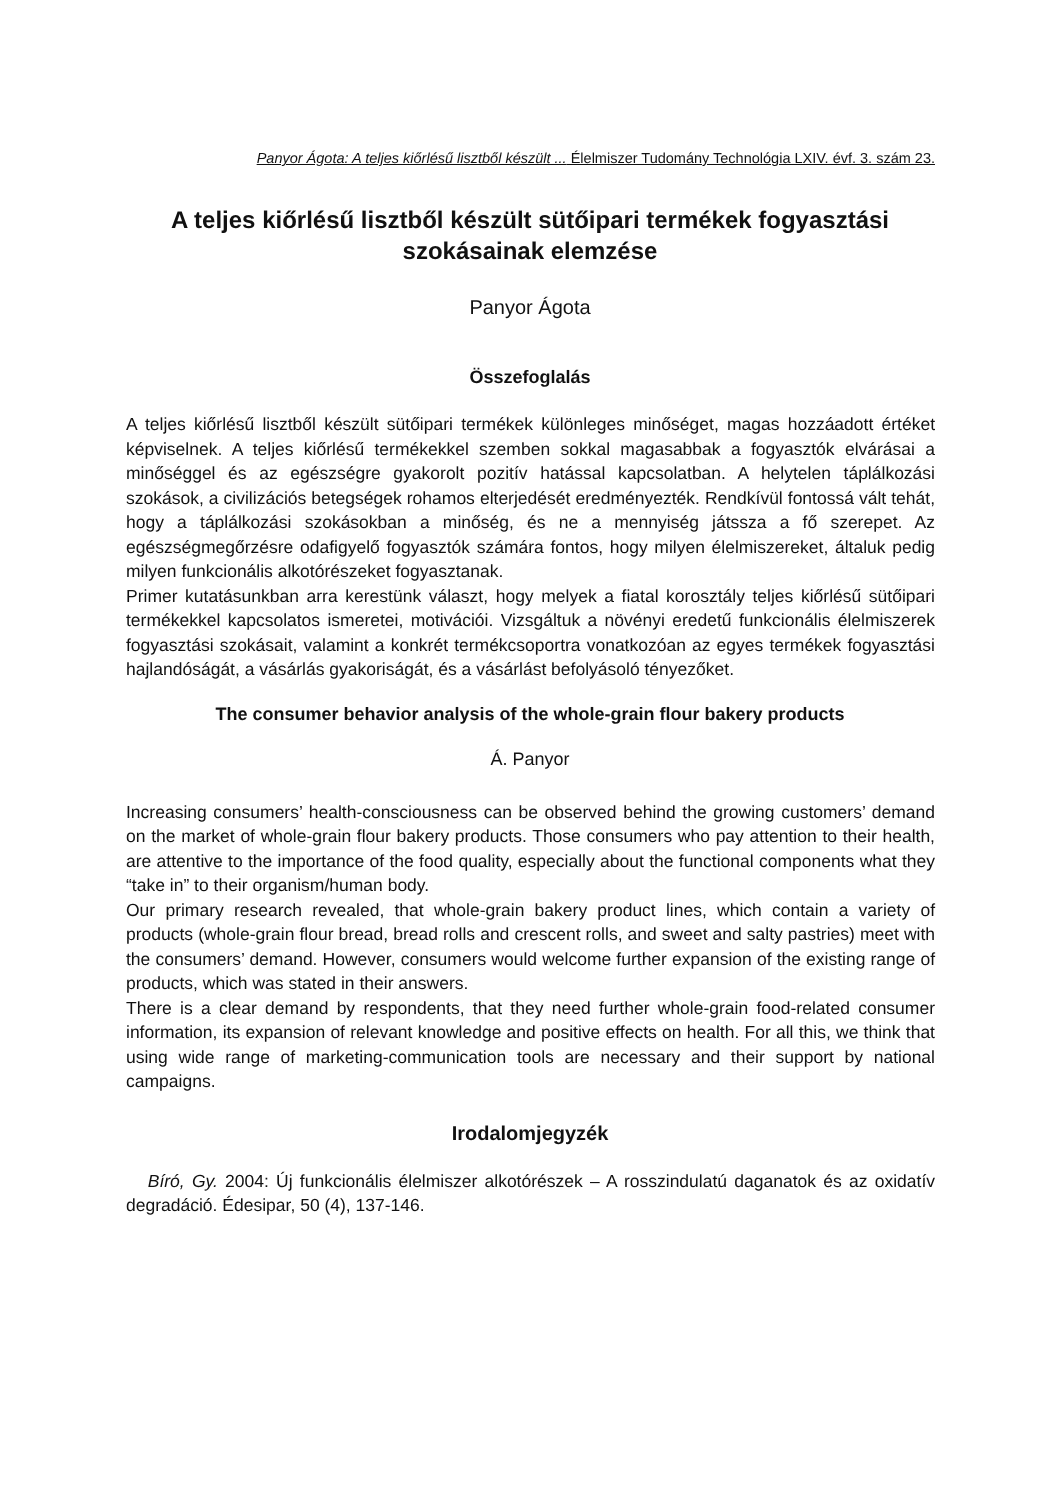Panyor Ágota: A teljes kiőrlésű lisztből készült ... Élelmiszer Tudomány Technológia LXIV. évf. 3. szám 23.
A teljes kiőrlésű lisztből készült sütőipari termékek fogyasztási szokásainak elemzése
Panyor Ágota
Összefoglalás
A teljes kiőrlésű lisztből készült sütőipari termékek különleges minőséget, magas hozzáadott értéket képviselnek. A teljes kiőrlésű termékekkel szemben sokkal magasabbak a fogyasztók elvárásai a minőséggel és az egészségre gyakorolt pozitív hatással kapcsolatban. A helytelen táplálkozási szokások, a civilizációs betegségek rohamos elterjedését eredményezték. Rendkívül fontossá vált tehát, hogy a táplálkozási szokásokban a minőség, és ne a mennyiség játssza a fő szerepet. Az egészségmegőrzésre odafigyelő fogyasztók számára fontos, hogy milyen élelmiszereket, általuk pedig milyen funkcionális alkotórészeket fogyasztanak.
Primer kutatásunkban arra kerestünk választ, hogy melyek a fiatal korosztály teljes kiőrlésű sütőipari termékekkel kapcsolatos ismeretei, motivációi. Vizsgáltuk a növényi eredetű funkcionális élelmiszerek fogyasztási szokásait, valamint a konkrét termékcsoportra vonatkozóan az egyes termékek fogyasztási hajlandóságát, a vásárlás gyakoriságát, és a vásárlást befolyásoló tényezőket.
The consumer behavior analysis of the whole-grain flour bakery products
Á. Panyor
Increasing consumers’ health-consciousness can be observed behind the growing customers’ demand on the market of whole-grain flour bakery products. Those consumers who pay attention to their health, are attentive to the importance of the food quality, especially about the functional components what they “take in” to their organism/human body.
Our primary research revealed, that whole-grain bakery product lines, which contain a variety of products (whole-grain flour bread, bread rolls and crescent rolls, and sweet and salty pastries) meet with the consumers’ demand. However, consumers would welcome further expansion of the existing range of products, which was stated in their answers.
There is a clear demand by respondents, that they need further whole-grain food-related consumer information, its expansion of relevant knowledge and positive effects on health. For all this, we think that using wide range of marketing-communication tools are necessary and their support by national campaigns.
Irodalomjegyzék
Bíró, Gy. 2004: Új funkcionális élelmiszer alkotórészek – A rosszindulatú daganatok és az oxidatív degradáció. Édesipar, 50 (4), 137-146.